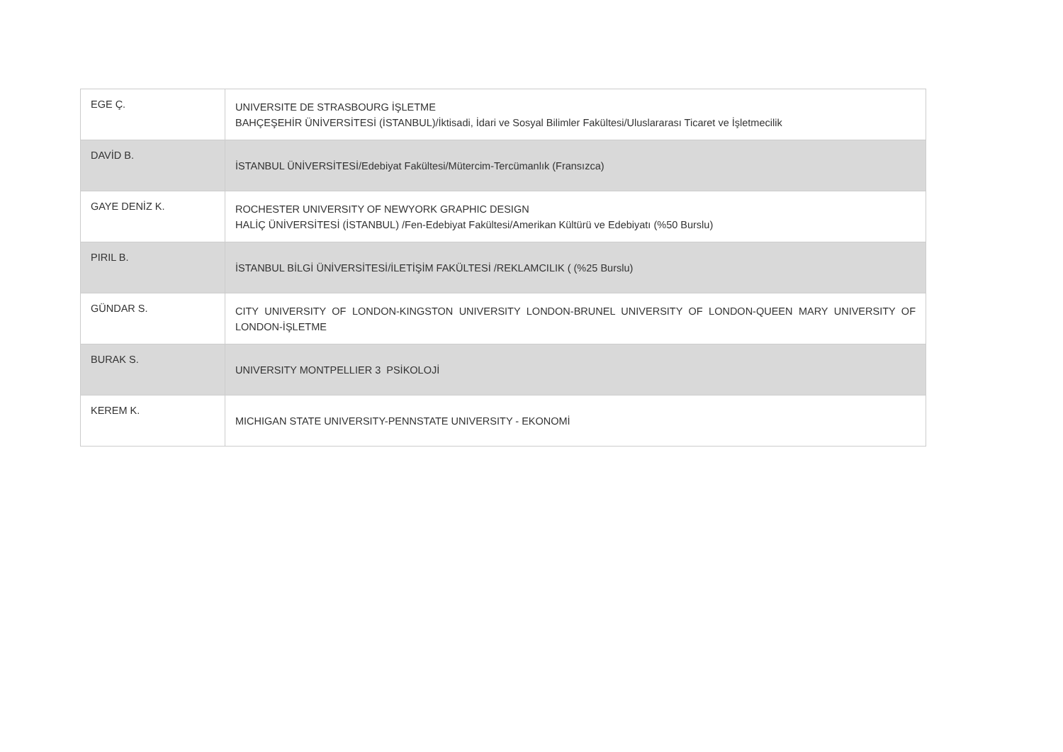| EGE Ç. | UNIVERSITE DE STRASBOURG İŞLETME BAHÇEŞEHİR ÜNİVERSİTESİ (İSTANBUL)/İktisadi, İdari ve Sosyal Bilimler Fakültesi/Uluslararası Ticaret ve İşletmecilik |
| DAVİD B. | İSTANBUL ÜNİVERSİTESİ/Edebiyat Fakültesi/Mütercim-Tercümanlık (Fransızca) |
| GAYE DENİZ K. | ROCHESTER UNIVERSITY OF NEWYORK GRAPHIC DESIGN HALİÇ ÜNİVERSİTESİ (İSTANBUL) /Fen-Edebiyat Fakültesi/Amerikan Kültürü ve Edebiyatı (%50 Burslu) |
| PIRIL B. | İSTANBUL BİLGİ ÜNİVERSİTESİ/İLETİŞİM FAKÜLTESİ /REKLAMCILIK ( (%25 Burslu) |
| GÜNDAR S. | CITY UNIVERSITY OF LONDON-KINGSTON UNIVERSITY LONDON-BRUNEL UNIVERSITY OF LONDON-QUEEN MARY UNIVERSITY OF LONDON-İŞLETME |
| BURAK S. | UNIVERSITY MONTPELLIER 3 PSİKOLOJİ |
| KEREM K. | MICHIGAN STATE UNIVERSITY-PENNSTATE UNIVERSITY - EKONOMİ |